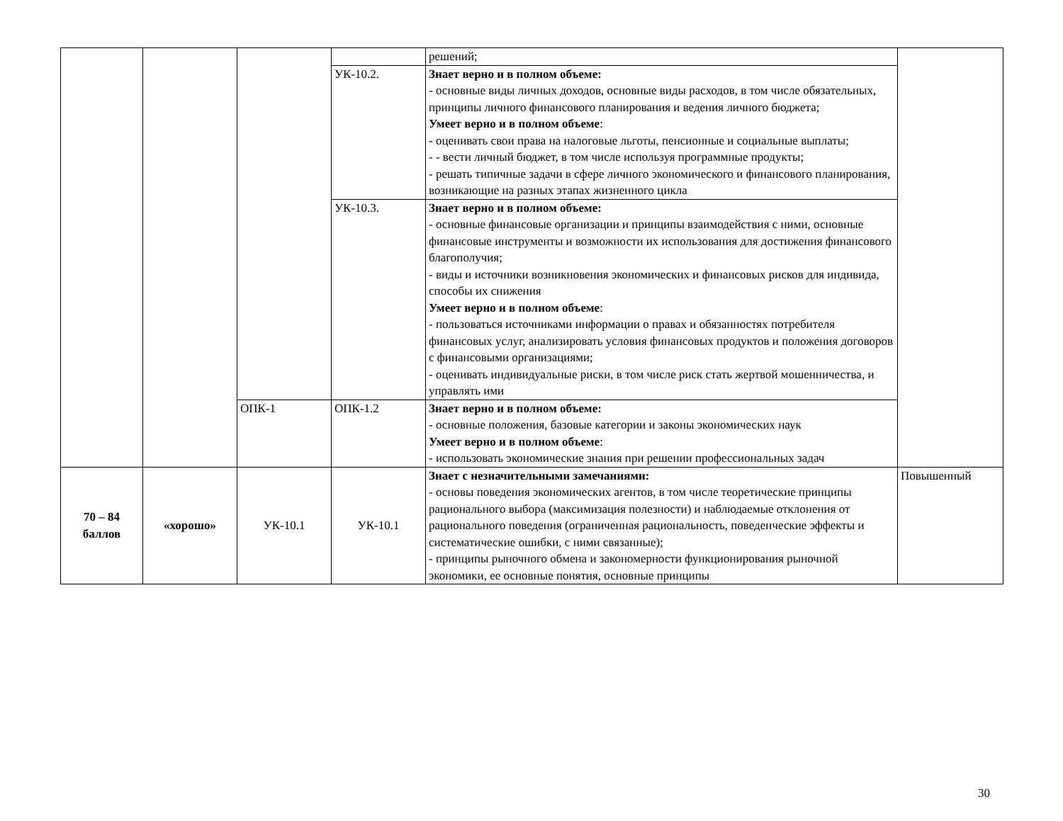| | | | | решений; | |
| | | | УК-10.2. | Знает верно и в полном объеме: - основные виды личных доходов, основные виды расходов, в том числе обязательных, принципы личного финансового планирования и ведения личного бюджета; Умеет верно и в полном объеме : - оценивать свои права на налоговые льготы, пенсионные и социальные выплаты; - - вести личный бюджет, в том числе используя программные продукты; - решать типичные задачи в сфере личного экономического и финансового планирования, возникающие на разных этапах жизненного цикла | |
| | | | УК-10.3. | Знает верно и в полном объеме: - основные финансовые организации и принципы взаимодействия с ними, основные финансовые инструменты и возможности их использования для достижения финансового благополучия; - виды и источники возникновения экономических и финансовых рисков для индивида, способы их снижения Умеет верно и в полном объеме : - пользоваться источниками информации о правах и обязанностях потребителя финансовых услуг, анализировать условия финансовых продуктов и положения договоров с финансовыми организациями; - оценивать индивидуальные риски, в том числе риск стать жертвой мошенничества, и управлять ими | |
| | | ОПК-1 | ОПК-1.2 | Знает верно и в полном объеме: - основные положения, базовые категории и законы экономических наук Умеет верно и в полном объеме : - использовать экономические знания при решении профессиональных задач | |
| 70 – 84 баллов | «хорошо» | УК-10.1 | УК-10.1 | Знает с незначительными замечаниями: - основы поведения экономических агентов, в том числе теоретические принципы рационального выбора (максимизация полезности) и наблюдаемые отклонения от рационального поведения (ограниченная рациональность, поведенческие эффекты и систематические ошибки, с ними связанные); - принципы рыночного обмена и закономерности функционирования рыночной экономики, ее основные понятия, основные принципы | Повышенный |
30